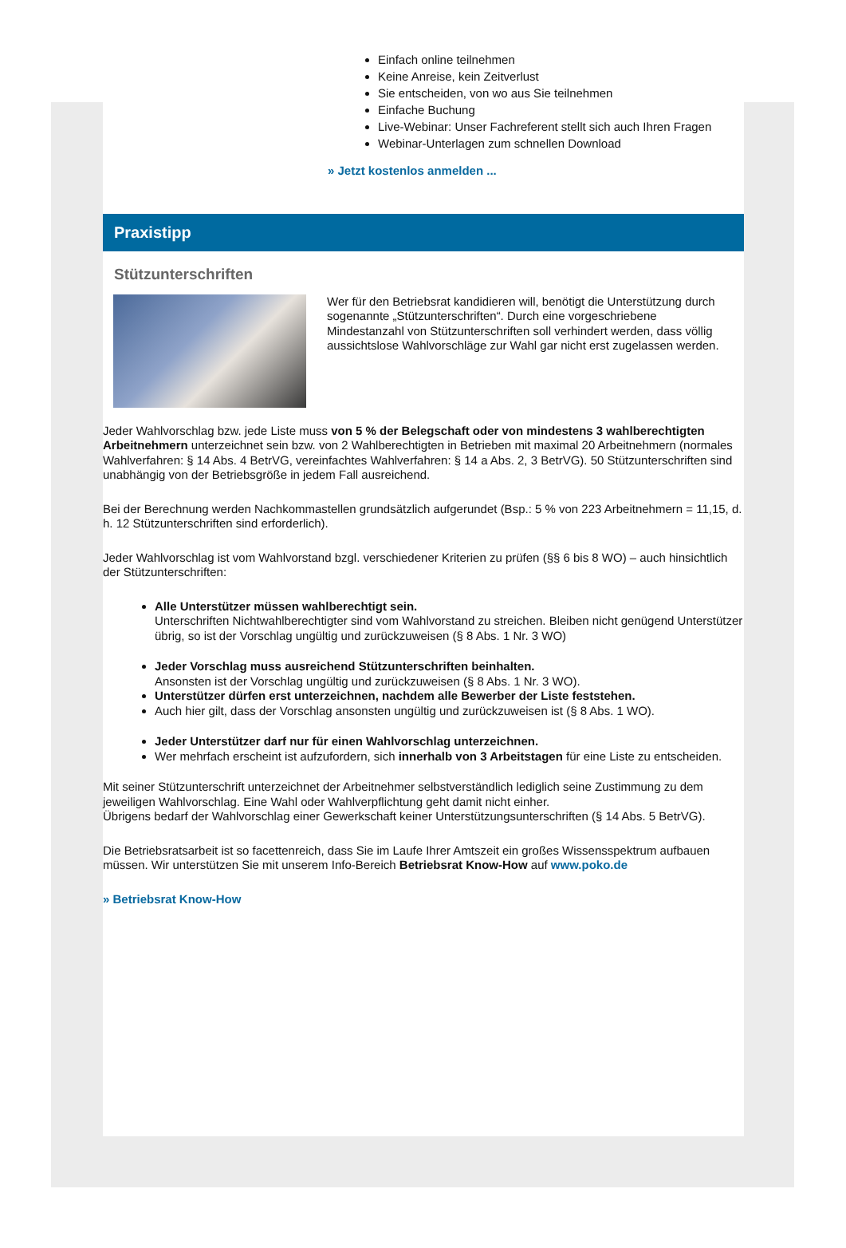Einfach online teilnehmen
Keine Anreise, kein Zeitverlust
Sie entscheiden, von wo aus Sie teilnehmen
Einfache Buchung
Live-Webinar: Unser Fachreferent stellt sich auch Ihren Fragen
Webinar-Unterlagen zum schnellen Download
» Jetzt kostenlos anmelden ...
Praxistipp
Stützunterschriften
Wer für den Betriebsrat kandidieren will, benötigt die Unterstützung durch sogenannte „Stützunterschriften“. Durch eine vorgeschriebene Mindestanzahl von Stützunterschriften soll verhindert werden, dass völlig aussichtslose Wahlvorschläge zur Wahl gar nicht erst zugelassen werden.
Jeder Wahlvorschlag bzw. jede Liste muss von 5 % der Belegschaft oder von mindestens 3 wahlberechtigten Arbeitnehmern unterzeichnet sein bzw. von 2 Wahlberechtigten in Betrieben mit maximal 20 Arbeitnehmern (normales Wahlverfahren: § 14 Abs. 4 BetrVG, vereinfachtes Wahlverfahren: § 14 a Abs. 2, 3 BetrVG). 50 Stützunterschriften sind unabhängig von der Betriebsgröße in jedem Fall ausreichend.
Bei der Berechnung werden Nachkommastellen grundsätzlich aufgerundet (Bsp.: 5 % von 223 Arbeitnehmern = 11,15, d. h. 12 Stützunterschriften sind erforderlich).
Jeder Wahlvorschlag ist vom Wahlvorstand bzgl. verschiedener Kriterien zu prüfen (§§ 6 bis 8 WO) – auch hinsichtlich der Stützunterschriften:
Alle Unterstützer müssen wahlberechtigt sein.
Unterschriften Nichtwahlberechtigter sind vom Wahlvorstand zu streichen. Bleiben nicht genügend Unterstützer übrig, so ist der Vorschlag ungültig und zurückzuweisen (§ 8 Abs. 1 Nr. 3 WO)
Jeder Vorschlag muss ausreichend Stützunterschriften beinhalten.
Ansonsten ist der Vorschlag ungültig und zurückzuweisen (§ 8 Abs. 1 Nr. 3 WO).
Unterstützer dürfen erst unterzeichnen, nachdem alle Bewerber der Liste feststehen.
Auch hier gilt, dass der Vorschlag ansonsten ungültig und zurückzuweisen ist (§ 8 Abs. 1 WO).
Jeder Unterstützer darf nur für einen Wahlvorschlag unterzeichnen.
Wer mehrfach erscheint ist aufzufordern, sich innerhalb von 3 Arbeitstagen für eine Liste zu entscheiden.
Mit seiner Stützunterschrift unterzeichnet der Arbeitnehmer selbstverständlich lediglich seine Zustimmung zu dem jeweiligen Wahlvorschlag. Eine Wahl oder Wahlverpflichtung geht damit nicht einher.
Übrigens bedarf der Wahlvorschlag einer Gewerkschaft keiner Unterstützungsunterschriften (§ 14 Abs. 5 BetrVG).
Die Betriebsratsarbeit ist so facettenreich, dass Sie im Laufe Ihrer Amtszeit ein großes Wissensspektrum aufbauen müssen. Wir unterstützen Sie mit unserem Info-Bereich Betriebsrat Know-How auf www.poko.de
» Betriebsrat Know-How